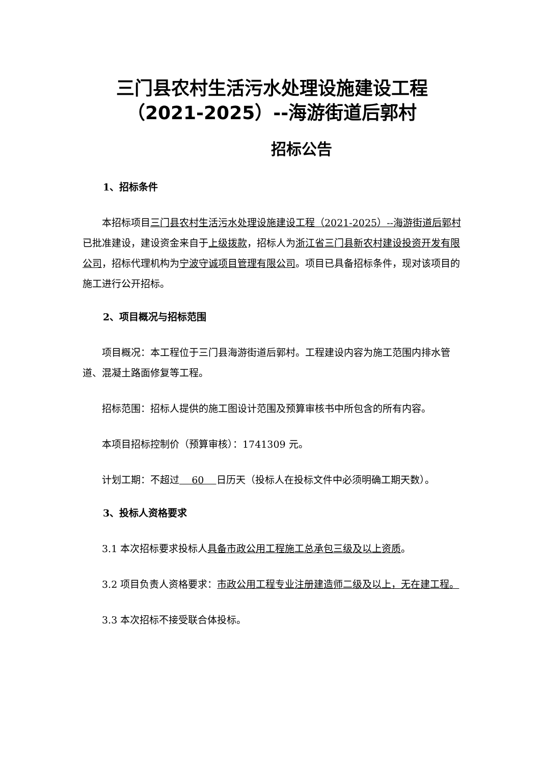三门县农村生活污水处理设施建设工程
（2021-2025）--海游街道后郭村
招标公告
1、招标条件
本招标项目三门县农村生活污水处理设施建设工程（2021-2025）--海游街道后郭村已批准建设，建设资金来自于上级拨款，招标人为浙江省三门县新农村建设投资开发有限公司，招标代理机构为宁波守诚项目管理有限公司。项目已具备招标条件，现对该项目的施工进行公开招标。
2、项目概况与招标范围
项目概况：本工程位于三门县海游街道后郭村。工程建设内容为施工范围内排水管道、混凝土路面修复等工程。
招标范围：招标人提供的施工图设计范围及预算审核书中所包含的所有内容。
本项目招标控制价（预算审核）：1741309 元。
计划工期：不超过 60 日历天（投标人在投标文件中必须明确工期天数）。
3、投标人资格要求
3.1 本次招标要求投标人具备市政公用工程施工总承包三级及以上资质。
3.2 项目负责人资格要求：市政公用工程专业注册建造师二级及以上，无在建工程。
3.3 本次招标不接受联合体投标。